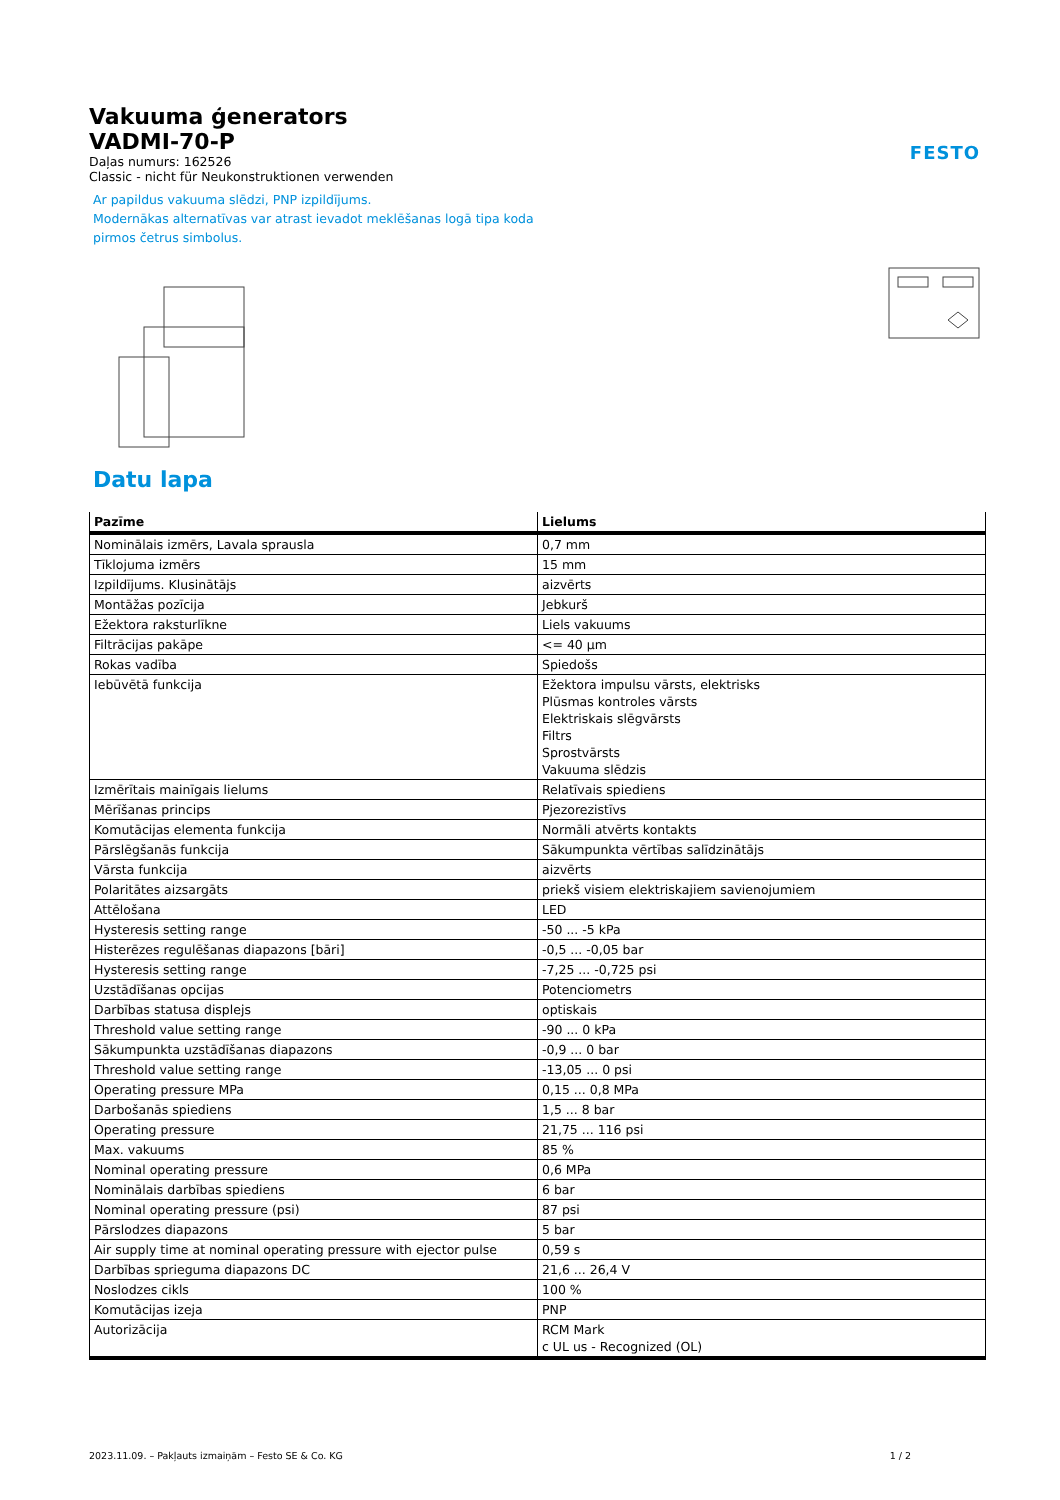FESTO
Vakuuma ģenerators
VADMI-70-P
Daļas numurs: 162526
Classic - nicht für Neukonstruktionen verwenden
Ar papildus vakuuma slēdzi, PNP izpildījums.
Modernākas alternatīvas var atrast ievadot meklēšanas logā tipa koda
pirmos četrus simbolus.
Datu lapa
| Pazīme | Lielums |
| --- | --- |
| Nominālais izmērs, Lavala sprausla | 0,7 mm |
| Tīklojuma izmērs | 15 mm |
| Izpildījums. Klusinātājs | aizvērts |
| Montāžas pozīcija | Jebkurš |
| Ežektora raksturlīkne | Liels vakuums |
| Filtrācijas pakāpe | <= 40 µm |
| Rokas vadība | Spiedošs |
| Iebūvētā funkcija | Ežektora impulsu vārsts, elektrisks Plūsmas kontroles vārsts Elektriskais slēgvārsts Filtrs Sprostvārsts Vakuuma slēdzis |
| Izmērītais mainīgais lielums | Relatīvais spiediens |
| Mērīšanas princips | Pjezorezistīvs |
| Komutācijas elementa funkcija | Normāli atvērts kontakts |
| Pārslēgšanās funkcija | Sākumpunkta vērtības salīdzinātājs |
| Vārsta funkcija | aizvērts |
| Polaritātes aizsargāts | priekš visiem elektriskajiem savienojumiem |
| Attēlošana | LED |
| Hysteresis setting range | -50 ... -5 kPa |
| Histerēzes regulēšanas diapazons [bāri] | -0,5 ... -0,05 bar |
| Hysteresis setting range | -7,25 ... -0,725 psi |
| Uzstādīšanas opcijas | Potenciometrs |
| Darbības statusa displejs | optiskais |
| Threshold value setting range | -90 ... 0 kPa |
| Sākumpunkta uzstādīšanas diapazons | -0,9 ... 0 bar |
| Threshold value setting range | -13,05 ... 0 psi |
| Operating pressure MPa | 0,15 ... 0,8 MPa |
| Darbošanās spiediens | 1,5 ... 8 bar |
| Operating pressure | 21,75 ... 116 psi |
| Max. vakuums | 85 % |
| Nominal operating pressure | 0,6 MPa |
| Nominālais darbības spiediens | 6 bar |
| Nominal operating pressure (psi) | 87 psi |
| Pārslodzes diapazons | 5 bar |
| Air supply time at nominal operating pressure with ejector pulse | 0,59 s |
| Darbības sprieguma diapazons DC | 21,6 ... 26,4 V |
| Noslodzes cikls | 100 % |
| Komutācijas izeja | PNP |
| Autorizācija | RCM Mark c UL us - Recognized (OL) |
2023.11.09. – Pakļauts izmaiņām – Festo SE & Co. KG 1 / 2